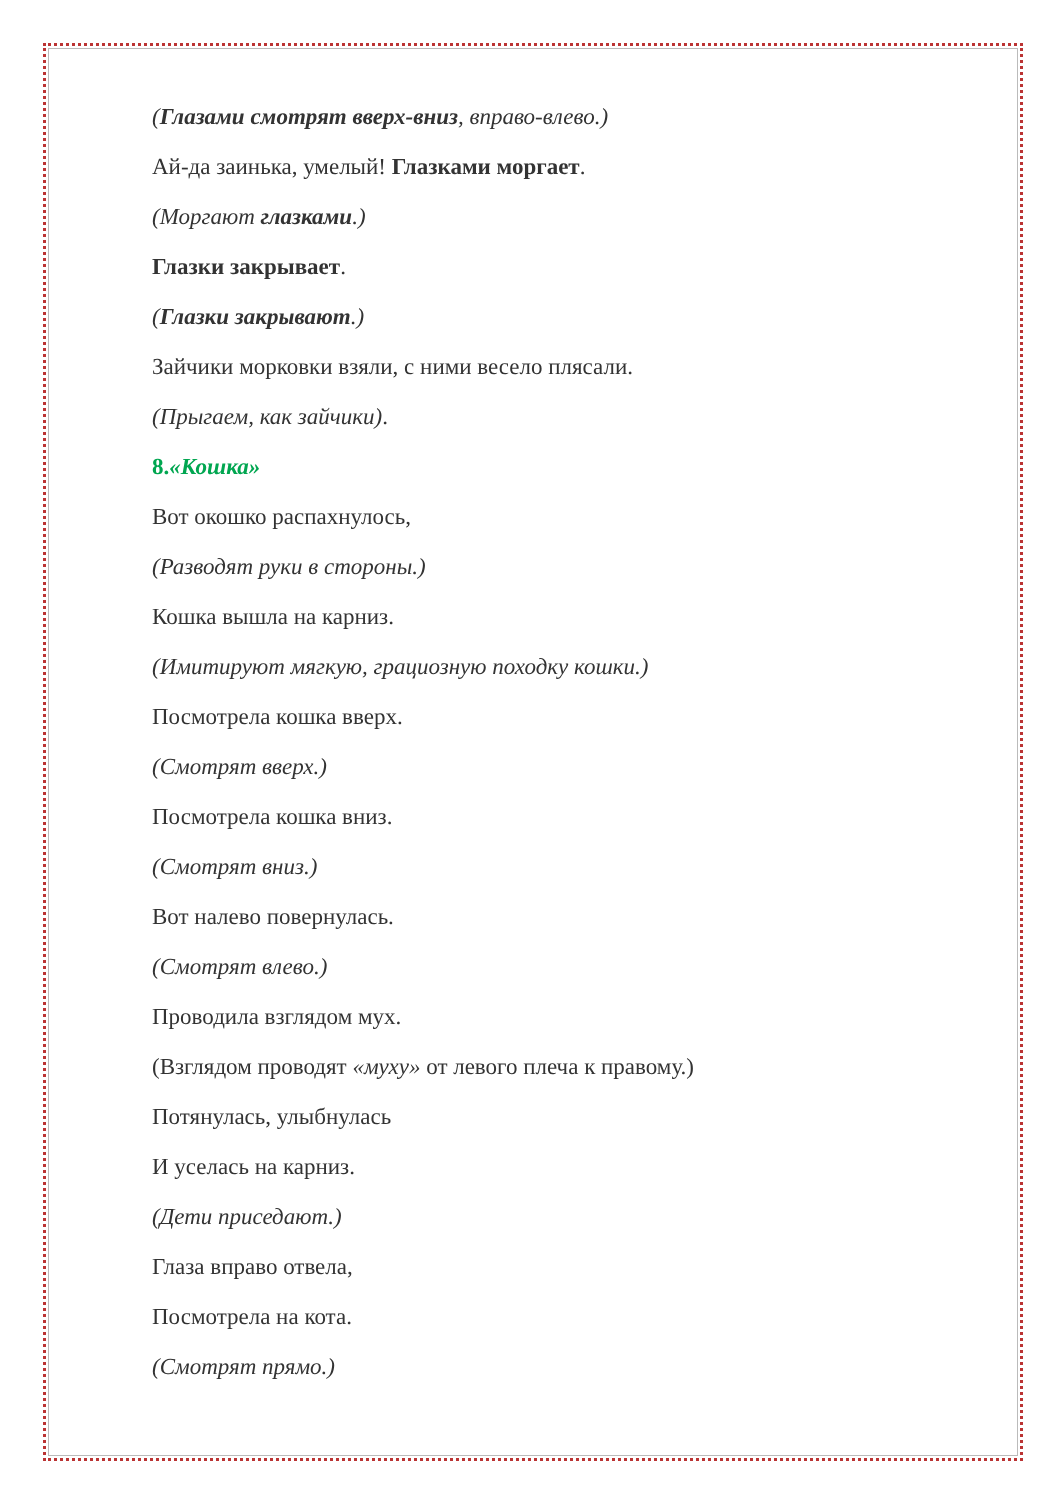(Глазами смотрят вверх-вниз, вправо-влево.)
Ай-да заинька, умелый! Глазками моргает.
(Моргают глазками.)
Глазки закрывает.
(Глазки закрывают.)
Зайчики морковки взяли, с ними весело плясали.
(Прыгаем, как зайчики).
8.«Кошка»
Вот окошко распахнулось,
(Разводят руки в стороны.)
Кошка вышла на карниз.
(Имитируют мягкую, грациозную походку кошки.)
Посмотрела кошка вверх.
(Смотрят вверх.)
Посмотрела кошка вниз.
(Смотрят вниз.)
Вот налево повернулась.
(Смотрят влево.)
Проводила взглядом мух.
(Взглядом проводят «муху» от левого плеча к правому.)
Потянулась, улыбнулась
И уселась на карниз.
(Дети приседают.)
Глаза вправо отвела,
Посмотрела на кота.
(Смотрят прямо.)